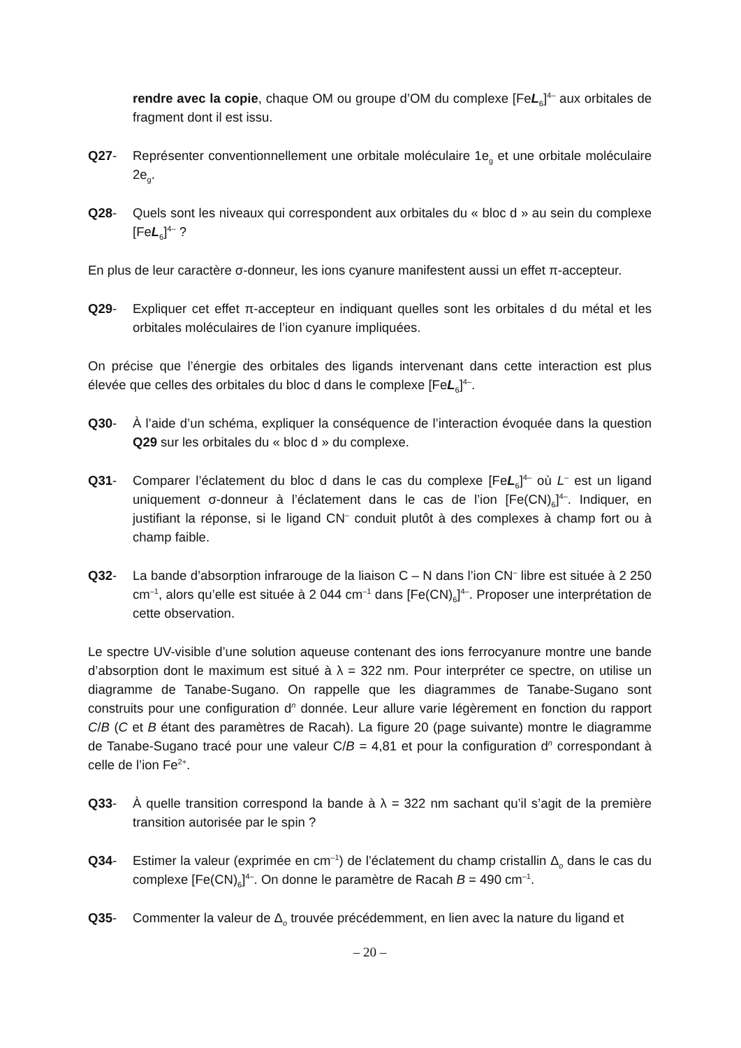rendre avec la copie, chaque OM ou groupe d’OM du complexe [FeL<sub>6</sub>]<sup>4–</sup> aux orbitales de fragment dont il est issu.
Q27- Représenter conventionnellement une orbitale moléculaire 1e<sub>g</sub> et une orbitale moléculaire 2e<sub>g</sub>.
Q28- Quels sont les niveaux qui correspondent aux orbitales du « bloc d » au sein du complexe [FeL<sub>6</sub>]<sup>4–</sup> ?
En plus de leur caractère σ-donneur, les ions cyanure manifestent aussi un effet π-accepteur.
Q29- Expliquer cet effet π-accepteur en indiquant quelles sont les orbitales d du métal et les orbitales moléculaires de l’ion cyanure impliquées.
On précise que l’énergie des orbitales des ligands intervenant dans cette interaction est plus élevée que celles des orbitales du bloc d dans le complexe [FeL<sub>6</sub>]<sup>4–</sup>.
Q30- À l’aide d’un schéma, expliquer la conséquence de l’interaction évoquée dans la question Q29 sur les orbitales du « bloc d » du complexe.
Q31- Comparer l’éclatement du bloc d dans le cas du complexe [FeL<sub>6</sub>]<sup>4–</sup> où L<sup>–</sup> est un ligand uniquement σ-donneur à l’éclatement dans le cas de l’ion [Fe(CN)<sub>6</sub>]<sup>4–</sup>. Indiquer, en justifiant la réponse, si le ligand CN<sup>–</sup> conduit plutôt à des complexes à champ fort ou à champ faible.
Q32- La bande d’absorption infrarouge de la liaison C – N dans l’ion CN<sup>–</sup> libre est située à 2 250 cm<sup>–1</sup>, alors qu’elle est située à 2 044 cm<sup>–1</sup> dans [Fe(CN)<sub>6</sub>]<sup>4–</sup>. Proposer une interprétation de cette observation.
Le spectre UV-visible d’une solution aqueuse contenant des ions ferrocyanure montre une bande d’absorption dont le maximum est situé à λ = 322 nm. Pour interpréter ce spectre, on utilise un diagramme de Tanabe-Sugano. On rappelle que les diagrammes de Tanabe-Sugano sont construits pour une configuration d<sup>n</sup> donnée. Leur allure varie légèrement en fonction du rapport C/B (C et B étant des paramètres de Racah). La figure 20 (page suivante) montre le diagramme de Tanabe-Sugano tracé pour une valeur C/B = 4,81 et pour la configuration d<sup>n</sup> correspondant à celle de l’ion Fe<sup>2+</sup>.
Q33- À quelle transition correspond la bande à λ = 322 nm sachant qu’il s’agit de la première transition autorisée par le spin ?
Q34- Estimer la valeur (exprimée en cm<sup>–1</sup>) de l’éclatement du champ cristallin Δ<sub>o</sub> dans le cas du complexe [Fe(CN)<sub>6</sub>]<sup>4–</sup>. On donne le paramètre de Racah B = 490 cm<sup>–1</sup>.
Q35- Commenter la valeur de Δ<sub>o</sub> trouvée précédemment, en lien avec la nature du ligand et
– 20 –